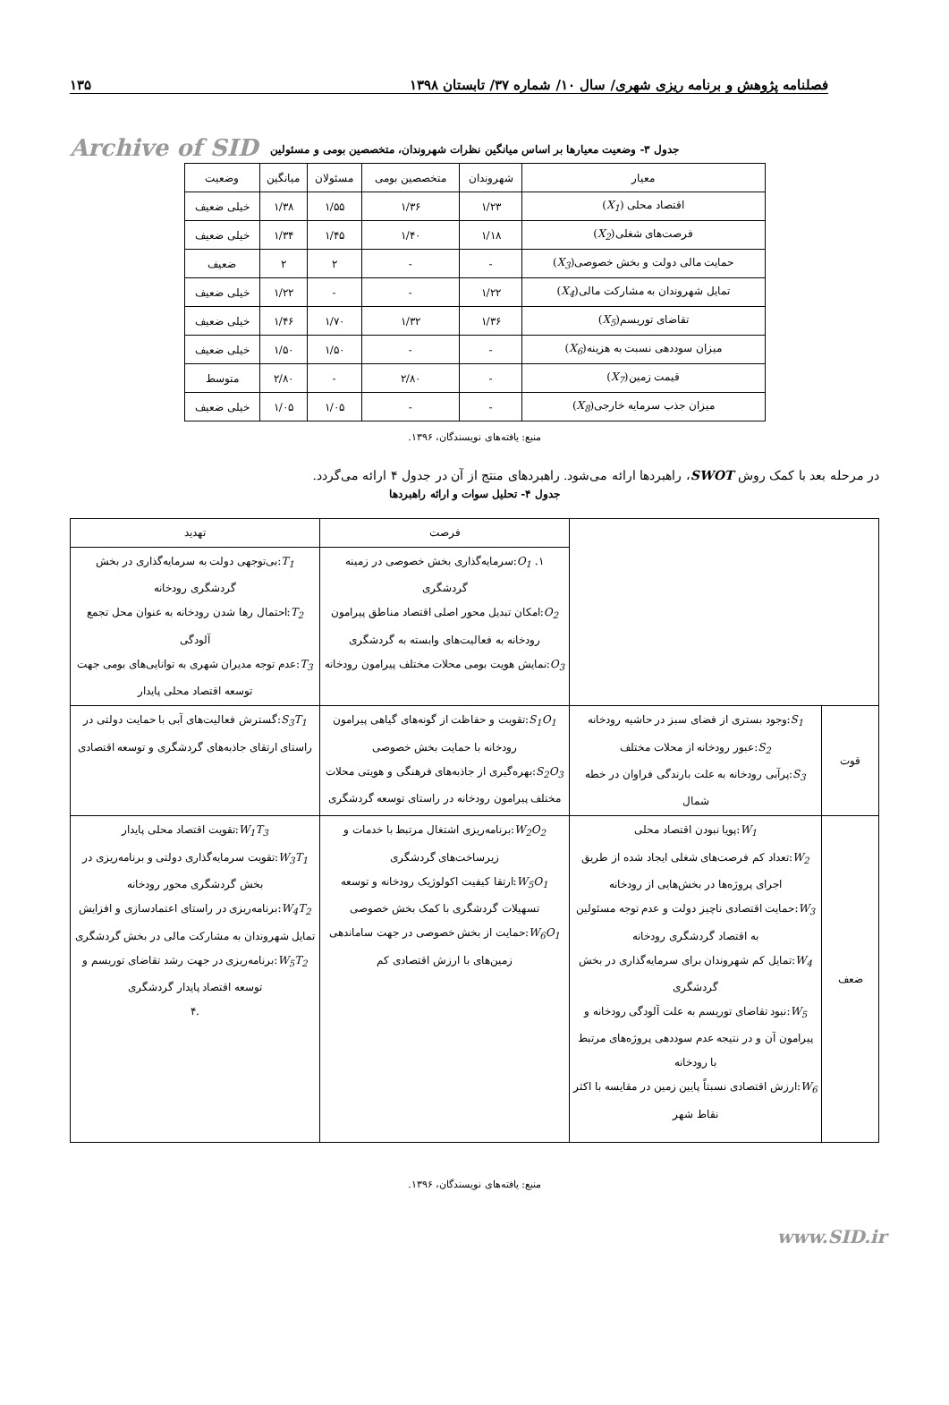فصلنامه پژوهش و برنامه ریزی شهری/ سال ۱۰/ شماره ۳۷/ تابستان ۱۳۹۸ ۱۳۵
Archive of SID
جدول ۳- وضعیت معیارها بر اساس میانگین نظرات شهروندان، متخصصین بومی و مسئولین
| معیار | شهروندان | متخصصین بومی | مسئولان | میانگین | وضعیت |
| --- | --- | --- | --- | --- | --- |
| اقتصاد محلی ( X<sub>1</sub> ) | ۱/۲۳ | ۱/۳۶ | ۱/۵۵ | ۱/۳۸ | خیلی ضعیف |
| فرصت‌های شغلی( X<sub>2</sub> ) | ۱/۱۸ | ۱/۴۰ | ۱/۴۵ | ۱/۳۴ | خیلی ضعیف |
| حمایت مالی دولت و بخش خصوصی( X<sub>3</sub> ) | - | - | ۲ | ۲ | ضعیف |
| تمایل شهروندان به مشارکت مالی( X<sub>4</sub> ) | ۱/۲۲ | - | - | ۱/۲۲ | خیلی ضعیف |
| تقاضای توریسم( X<sub>5</sub> ) | ۱/۳۶ | ۱/۳۲ | ۱/۷۰ | ۱/۴۶ | خیلی ضعیف |
| میزان سوددهی نسبت به هزینه( X<sub>6</sub> ) | - | - | ۱/۵۰ | ۱/۵۰ | خیلی ضعیف |
| قیمت زمین( X<sub>7</sub> ) | - | ۲/۸۰ | - | ۲/۸۰ | متوسط |
| میزان جذب سرمایه خارجی( X<sub>8</sub> ) | - | - | ۱/۰۵ | ۱/۰۵ | خیلی ضعیف |
منبع: یافته‌های نویسندگان، ۱۳۹۶.
در مرحله بعد با کمک روش SWOT، راهبردها ارائه می‌شود. راهبردهای منتج از آن در جدول ۴ ارائه می‌گردد.
جدول ۴- تحلیل سوات و ارائه راهبردها
| | | فرصت | تهدید |
| | | ۱. O<sub>1</sub> :سرمایه‌گذاری بخش خصوصی در زمینه گردشگری O<sub>2</sub> :امکان تبدیل محور اصلی اقتصاد مناطق پیرامون رودخانه به فعالیت‌های وابسته به گردشگری O<sub>3</sub> :نمایش هویت بومی محلات مختلف پیرامون رودخانه | T<sub>1</sub> :بی‌توجهی دولت به سرمایه‌گذاری در بخش گردشگری رودخانه T<sub>2</sub> :احتمال رها شدن رودخانه به عنوان محل تجمع آلودگی T<sub>3</sub> :عدم توجه مدیران شهری به توانایی‌های بومی جهت توسعه اقتصاد محلی پایدار |
| قوت | S<sub>1</sub> :وجود بستری از فضای سبز در حاشیه رودخانه S<sub>2</sub> :عبور رودخانه از محلات مختلف S<sub>3</sub> :پرآبی رودخانه به علت بارندگی فراوان در خطه شمال | S<sub>1</sub>O<sub>1</sub> :تقویت و حفاظت از گونه‌های گیاهی پیرامون رودخانه با حمایت بخش خصوصی S<sub>2</sub>O<sub>3</sub> :بهره‌گیری از جاذبه‌های فرهنگی و هویتی محلات مختلف پیرامون رودخانه در راستای توسعه گردشگری | S<sub>3</sub>T<sub>1</sub> :گسترش فعالیت‌های آبی با حمایت دولتی در راستای ارتقای جاذبه‌های گردشگری و توسعه اقتصادی |
| ضعف | W<sub>1</sub> :پویا نبودن اقتصاد محلی W<sub>2</sub> :تعداد کم فرصت‌های شغلی ایجاد شده از طریق اجرای پروژه‌ها در بخش‌هایی از رودخانه W<sub>3</sub> :حمایت اقتصادی ناچیز دولت و عدم توجه مسئولین به اقتصاد گردشگری رودخانه W<sub>4</sub> :تمایل کم شهروندان برای سرمایه‌گذاری در بخش گردشگری W<sub>5</sub> :نبود تقاضای توریسم به علت آلودگی رودخانه و پیرامون آن و در نتیجه عدم سوددهی پروژه‌های مرتبط با رودخانه W<sub>6</sub> :ارزش اقتصادی نسبتاً پایین زمین در مقایسه با اکثر نقاط شهر | W<sub>2</sub>O<sub>2</sub> :برنامه‌ریزی اشتغال مرتبط با خدمات و زیرساخت‌های گردشگری W<sub>5</sub>O<sub>1</sub> :ارتقا کیفیت اکولوژیک رودخانه و توسعه تسهیلات گردشگری با کمک بخش خصوصی W<sub>6</sub>O<sub>1</sub> :حمایت از بخش خصوصی در جهت ساماندهی زمین‌های با ارزش اقتصادی کم | W<sub>1</sub>T<sub>3</sub> :تقویت اقتصاد محلی پایدار W<sub>3</sub>T<sub>1</sub> :تقویت سرمایه‌گذاری دولتی و برنامه‌ریزی در بخش گردشگری محور رودخانه W<sub>4</sub>T<sub>2</sub> :برنامه‌ریزی در راستای اعتمادسازی و افزایش تمایل شهروندان به مشارکت مالی در بخش گردشگری W<sub>5</sub>T<sub>2</sub> :برنامه‌ریزی در جهت رشد تقاضای توریسم و توسعه اقتصاد پایدار گردشگری .۴ |
منبع: یافته‌های نویسندگان، ۱۳۹۶.
www.SID.ir